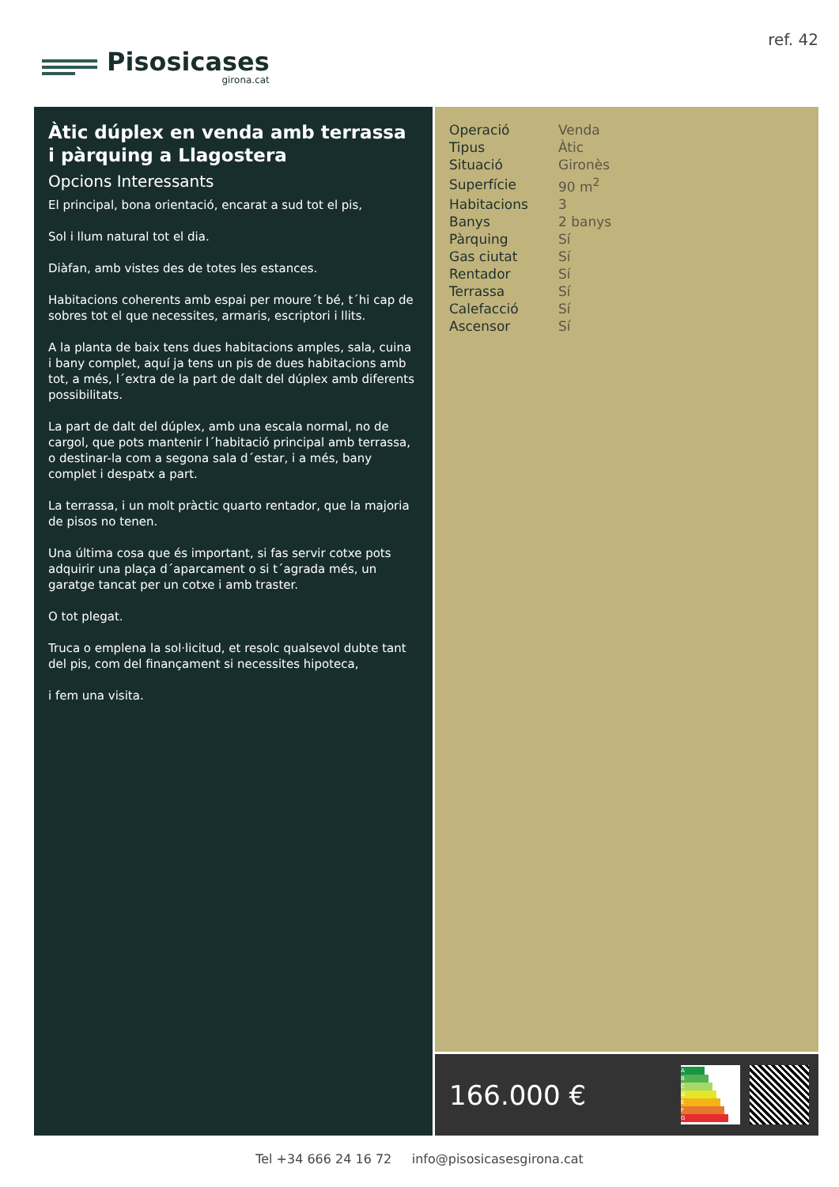Pisosicases
girona.cat
ref. 42
Àtic dúplex en venda amb terrassa i pàrquing a Llagostera
Opcions Interessants
El principal, bona orientació, encarat a sud tot el pis,
Sol i llum natural tot el dia.
Diàfan, amb vistes des de totes les estances.
Habitacions coherents amb espai per moure´t bé, t´hi cap de sobres tot el que necessites, armaris, escriptori i llits.
A la planta de baix tens dues habitacions amples, sala, cuina i bany complet, aquí ja tens un pis de dues habitacions amb tot, a més, l´extra de la part de dalt del dúplex amb diferents possibilitats.
La part de dalt del dúplex, amb una escala normal, no de cargol, que pots mantenir l´habitació principal amb terrassa, o destinar-la com a segona sala d´estar, i a més, bany complet i despatx a part.
La terrassa, i un molt pràctic quarto rentador, que la majoria de pisos no tenen.
Una última cosa que és important, si fas servir cotxe pots adquirir una plaça d´aparcament o si t´agrada més, un garatge tancat per un cotxe i amb traster.
O tot plegat.
Truca o emplena la sol·licitud, et resolc qualsevol dubte tant del pis, com del finançament si necessites hipoteca,
i fem una visita.
| Operació | Venda |
| Tipus | Àtic |
| Situació | Gironès |
| Superfície | 90 m<sup>2</sup> |
| Habitacions | 3 |
| Banys | 2 banys |
| Pàrquing | Sí |
| Gas ciutat | Sí |
| Rentador | Sí |
| Terrassa | Sí |
| Calefacció | Sí |
| Ascensor | Sí |
166.000 €
A
B
C
D
E
F
G
Tel +34 666 24 16 72 info@pisosicasesgirona.cat